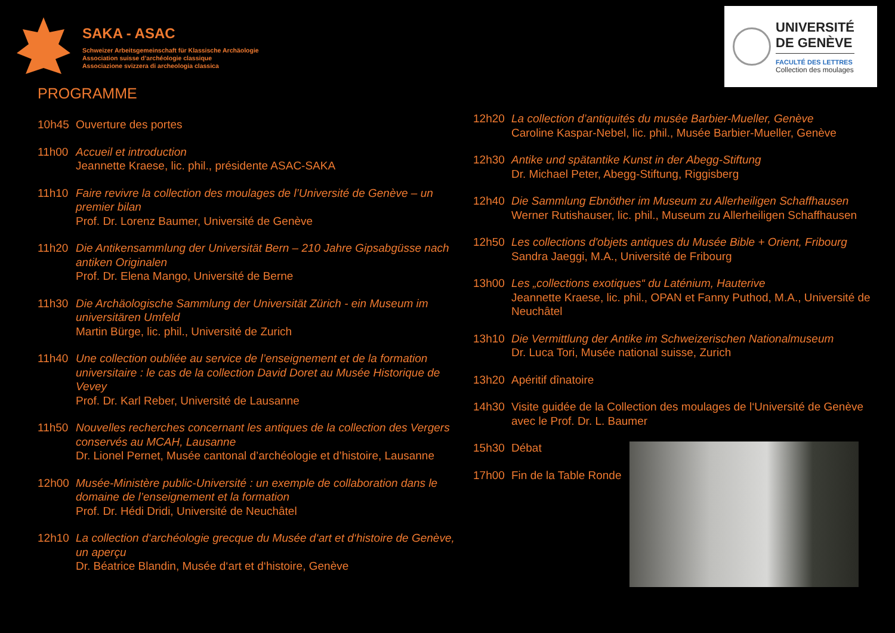SAKA - ASAC
Schweizer Arbeitsgemeinschaft für Klassische Archäologie
Association suisse d’archéologie classique
Associazione svizzera di archeologia classica
UNIVERSITÉ
DE GENÈVE
FACULTÉ DES LETTRES
Collection des moulages
PROGRAMME
10h45 Ouverture des portes
11h00 Accueil et introduction
Jeannette Kraese, lic. phil., présidente ASAC-SAKA
11h10 Faire revivre la collection des moulages de l’Université de Genève – un premier bilan
Prof. Dr. Lorenz Baumer, Université de Genève
11h20 Die Antikensammlung der Universität Bern – 210 Jahre Gipsabgüsse nach antiken Originalen
Prof. Dr. Elena Mango, Université de Berne
11h30 Die Archäologische Sammlung der Universität Zürich - ein Museum im universitären Umfeld
Martin Bürge, lic. phil., Université de Zurich
11h40 Une collection oubliée au service de l’enseignement et de la formation universitaire : le cas de la collection David Doret au Musée Historique de Vevey
Prof. Dr. Karl Reber, Université de Lausanne
11h50 Nouvelles recherches concernant les antiques de la collection des Vergers conservés au MCAH, Lausanne
Dr. Lionel Pernet, Musée cantonal d’archéologie et d’histoire, Lausanne
12h00 Musée-Ministère public-Université : un exemple de collaboration dans le domaine de l’enseignement et la formation
Prof. Dr. Hédi Dridi, Université de Neuchâtel
12h10 La collection d‘archéologie grecque du Musée d‘art et d‘histoire de Genève, un aperçu
Dr. Béatrice Blandin, Musée d‘art et d‘histoire, Genève
12h20 La collection d’antiquités du musée Barbier-Mueller, Genève
Caroline Kaspar-Nebel, lic. phil., Musée Barbier-Mueller, Genève
12h30 Antike und spätantike Kunst in der Abegg-Stiftung
Dr. Michael Peter, Abegg-Stiftung, Riggisberg
12h40 Die Sammlung Ebnöther im Museum zu Allerheiligen Schaffhausen
Werner Rutishauser, lic. phil., Museum zu Allerheiligen Schaffhausen
12h50 Les collections d'objets antiques du Musée Bible + Orient, Fribourg
Sandra Jaeggi, M.A., Université de Fribourg
13h00 Les „collections exotiques“ du Laténium, Hauterive
Jeannette Kraese, lic. phil., OPAN et Fanny Puthod, M.A., Université de Neuchâtel
13h10 Die Vermittlung der Antike im Schweizerischen Nationalmuseum
Dr. Luca Tori, Musée national suisse, Zurich
13h20 Apéritif dînatoire
14h30 Visite guidée de la Collection des moulages de l‘Université de Genève avec le Prof. Dr. L. Baumer
15h30 Débat
17h00 Fin de la Table Ronde